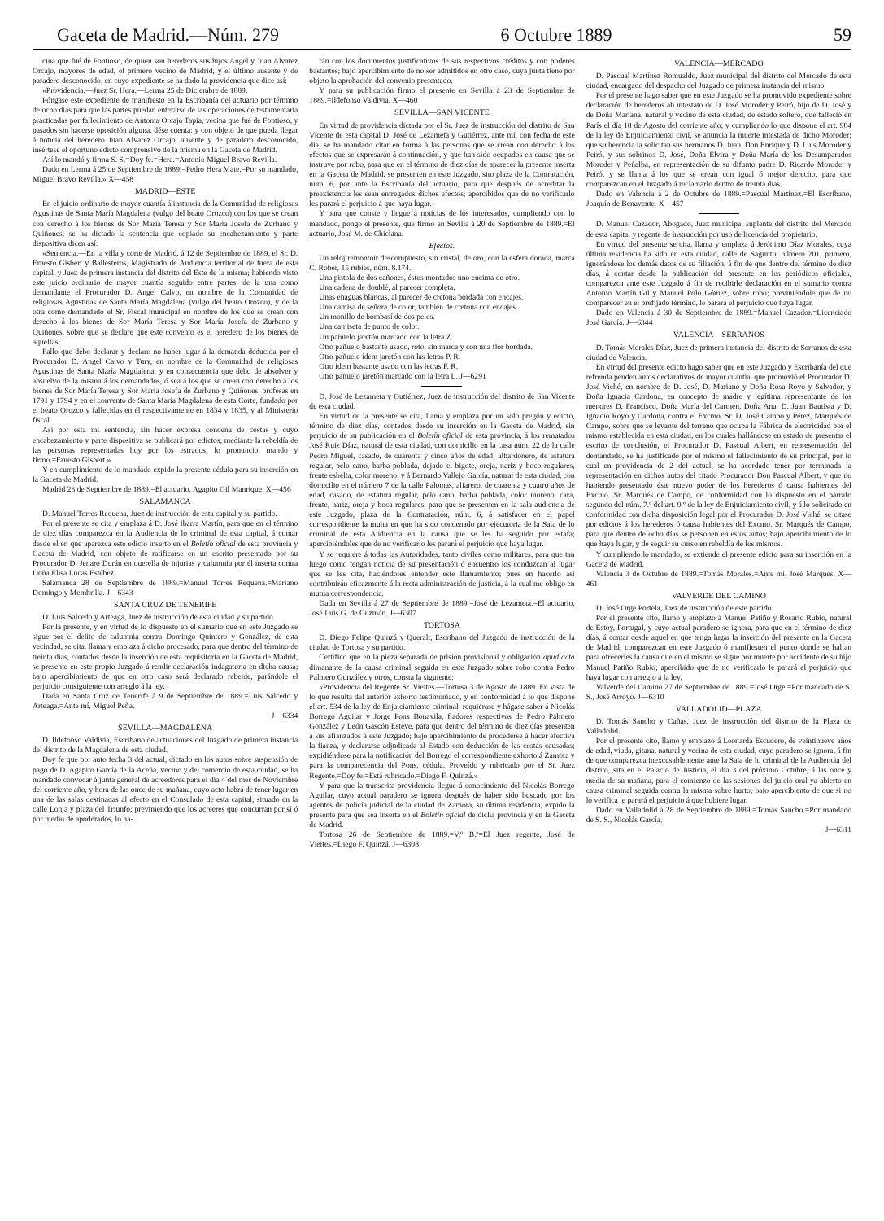Gaceta de Madrid.—Núm. 279 6 Octubre 1889 59
cina que fué de Fontioso, de quien son herederos sus hijos Angel y Juan Alvarez Orcajo, mayores de edad, el primero vecino de Madrid, y el último ausente y de paradero desconocido, en cuyo expediente se ha dado la providencia que dice así:
«Providencia.—Juez Sr. Hera.—Lerma 25 de Diciembre de 1889.
Póngase este expediente de manifiesto en la Escribanía del actuario por término de ocho días para que las partes puedan enterarse de las operaciones de testamentaría practicadas por fallecimiento de Antonia Orcajo Tapia, vecina que fué de Fontioso, y pasados sin hacerse oposición alguna, dése cuenta; y con objeto de que pueda llegar á noticia del heredero Juan Alvarez Orcajo, ausente y de paradero desconocido, insértese el oportuno edicto comprensivo de la misma en la Gaceta de Madrid.
Así lo mandó y firma S. S.=Doy fe.=Hera.=Antonio Miguel Bravo Revilla.
Dado en Lerma á 25 de Septiembre de 1889.=Pedro Hera Mate.=Por su mandado, Miguel Bravo Revilla.» X—458
MADRID—ESTE
En el juicio ordinario de mayor cuantía á instancia de la Comunidad de religiosas Agustinas de Santa María Magdalena (vulgo del beato Orozco) con los que se crean con derecho á los bienes de Sor María Teresa y Sor María Josefa de Zurbano y Quiñones, se ha dictado la sentencia que copiado su encabezamiento y parte dispositiva dicen así:
«Sentencia.—En la villa y corte de Madrid, á 12 de Septiembre de 1889, el Sr. D. Ernesto Gisbert y Ballesteros, Magistrado de Audiencia territorial de fuera de esta capital, y Juez de primera instancia del distrito del Este de la misma; habiendo visto este juicio ordinario de mayor cuantía seguido entre partes, de la una como demandante el Procurador D. Angel Calvo, en nombre de la Comunidad de religiosas Agustinas de Santa María Magdalena (vulgo del beato Orozco), y de la otra como demandado el Sr. Fiscal municipal en nombre de los que se crean con derecho á los bienes de Sor María Teresa y Sor María Josefa de Zurbano y Quiñones, sobre que se declare que este convento es el heredero de los bienes de aquellas;
Fallo que debo declarar y declaro no haber lugar á la demanda deducida por el Procurador D. Angel Calvo y Tury, en nombre de la Comunidad de religiosas Agustinas de Santa María Magdalena; y en consecuencia que debo de absolver y absuelvo de la misma á los demandados, ó sea á los que se crean con derecho á los bienes de Sor María Teresa y Sor María Josefa de Zurbano y Quiñones, profesas en 1791 y 1794 y en el convento de Santa María Magdalena de esta Corte, fundado por el beato Orozco y fallecidas en él respectivamente en 1834 y 1835, y al Ministerio fiscal.
Así por esta mi sentencia, sin hacer expresa condena de costas y cuyo encabezamiento y parte dispositiva se publicará por edictos, mediante la rebeldía de las personas representadas hoy por los estrados, lo pronuncio, mando y firmo.=Ernesto Gisbert.»
Y en cumplimiento de lo mandado expido la presente cédula para su inserción en la Gaceta de Madrid.
Madrid 23 de Septiembre de 1889.=El actuario, Agapito Gil Manrique. X—456
SALAMANCA
D. Manuel Torres Requena, Juez de instrucción de esta capital y su partido.
Por el presente se cita y emplaza á D. José Ibarra Martín, para que en el término de diez días comparezca en la Audiencia de lo criminal de esta capital, á contar desde el en que aparezca este edicto inserto en el Boletín oficial de esta provincia y Gaceta de Madrid, con objeto de ratificarse en un escrito presentado por su Procurador D. Jenaro Durán en querella de injurias y calumnia por él inserta contra Doña Elisa Lucas Estébez.
Salamanca 28 de Septiembre de 1889.=Manuel Torres Requena.=Mariano Domingo y Membrilla. J—6343
SANTA CRUZ DE TENERIFE
D. Luis Salcedo y Arteaga, Juez de instrucción de esta ciudad y su partido.
Por la presente, y en virtud de lo dispuesto en el sumario que en este Juzgado se sigue por el delito de calumnia contra Domingo Quintero y González, de esta vecindad, se cita, llama y emplaza á dicho procesado, para que dentro del término de treinta días, contados desde la inserción de esta requisitoria en la Gaceta de Madrid, se presente en este propio Juzgado á rendir declaración indagatoria en dicha causa; bajo apercibimiento de que en otro caso será declarado rebelde, parándole el perjuicio consiguiente con arreglo á la ley.
Dada en Santa Cruz de Tenerife á 9 de Septiembre de 1889.=Luis Salcedo y Arteaga.=Ante mí, Miguel Peña.
J—6334
SEVILLA—MAGDALENA
D. Ildefonso Valdivia, Escribano de actuaciones del Juzgado de primera instancia del distrito de la Magdalena de esta ciudad.
Doy fe que por auto fecha 3 del actual, dictado en los autos sobre suspensión de pago de D. Agapito García de la Aceña, vecino y del comercio de esta ciudad, se ha mandado convocar á junta general de acreedores para el día 4 del mes de Noviembre del corriente año, y hora de las once de su mañana, cuyo acto habrá de tener lugar en una de las salas destinadas al efecto en el Consulado de esta capital, situado en la calle Lonja y plaza del Triunfo; previniendo que los acreeres que concurran por sí ó por medio de apoderados, lo ha-
rán con los documentos justificativos de sus respectivos créditos y con poderes bastantes; bajo apercibimiento de no ser admitidos en otro caso, cuya junta tiene por objeto la aprobación del convenio presentado.
Y para su publicación firmo el presente en Sevilla á 23 de Septiembre de 1889.=Ildefonso Valdivia. X—460
SEVILLA—SAN VICENTE
En virtud de providencia dictada por el Sr. Juez de instrucción del distrito de San Vicente de esta capital D. José de Lezameta y Gutiérrez, ante mí, con fecha de este día, se ha mandado citar en forma á las personas que se crean con derecho á los efectos que se expresarán á continuación, y que han sido ocupados en causa que se instruye por robo, para que en el término de diez días de aparecer la presente inserta en la Gaceta de Madrid, se presenten en este Juzgado, sito plaza de la Contratación, núm. 6, por ante la Escribanía del actuario, para que después de acreditar la preexistencia les sean entregados dichos efectos; apercibidos que de no verificarlo les parará el perjuicio á que haya lugar.
Y para que conste y llegue á noticias de los interesados, cumpliendo con lo mandado, pongo el presente, que firmo en Sevilla á 20 de Septiembre de 1889.=El actuario, José M. de Chiclana.
Efectos.
Un reloj remontoir descompuesto, sin cristal, de oro, con la esfera dorada, marca C. Rober, 15 rubíes, núm. 8.174.
Una pistola de dos cañones, éstos montados uno encima de otro.
Una cadena de doublé, al parecer completa.
Unas enaguas blancas, al parecer de cretona bordada con encajes.
Una camisa de señora de color, también de cretona con encajes.
Un monillo de bombasí de dos pelos.
Una camiseta de punto de color.
Un pañuelo jaretón marcado con la letra Z.
Otro pañuelo bastante usado, roto, sin marca y con una flor bordada.
Otro pañuelo ídem jaretón con las letras P. R.
Otro ídem bastante usado con las letras F. R.
Otro pañuelo jaretón marcado con la letra L. J—6291
D. José de Lezameta y Gutiérrez, Juez de instrucción del distrito de San Vicente de esta ciudad.
En virtud de la presente se cita, llama y emplaza por un solo pregón y edicto, término de diez días, contados desde su inserción en la Gaceta de Madrid, sin perjuicio de su publicación en el Boletín oficial de esta provincia, á los rematados José Ruiz Díaz, natural de esta ciudad, con domicilio en la casa núm. 22 de la calle Pedro Miguel, casado, de cuarenta y cinco años de edad, albardonero, de estatura regular, pelo cano, barba poblada, dejado el bigote, oreja, nariz y boco regulares, frente esbelta, color moreno, y á Bernardo Vallejo García, natural de esta ciudad, con domicilio en el número 7 de la calle Palomas, alfarero, de cuarenta y cuatro años de edad, casado, de estatura regular, pelo cano, barba poblada, color moreno, cara, frente, nariz, oreja y boca regulares, para que se presenten en la sala audiencia de este Juzgado, plaza de la Contratación, núm. 6, á satisfacer en el papel correspondiente la multa en que ha sido condenado por ejecutoria de la Sala de lo criminal de esta Audiencia en la causa que se les ha seguido por estafa; apercibiéndoles que de no verificarlo les parará el perjuicio que haya lugar.
Y se requiere á todas las Autoridades, tanto civiles como militares, para que tan luego como tengan noticia de su presentación ó encuentro los conduzcan al lugar que se les cita, haciéndoles entender este llamamiento; pues en hacerlo así contribuirán eficazmente á la recta administración de justicia, á la cual me obligo en mutua correspondencia.
Dada en Sevilla á 27 de Septiembre de 1889.=José de Lezameta.=El actuario, José Luis G. de Guzmán. J—6307
TORTOSA
D. Diego Felipe Quinzá y Queralt, Escribano del Juzgado de instrucción de la ciudad de Tortosa y su partido.
Certifico que en la pieza separada de prisión provisional y obligación apud acta dimanante de la causa criminal seguida en este Juzgado sobre robo contra Pedro Palmero González y otros, consta la siguiente:
«Providencia del Regente Sr. Vieites.—Tortosa 3 de Agosto de 1889. En vista de lo que resulta del anterior exhorto testimoniado, y en conformidad á lo que dispone el art. 534 de la ley de Enjuiciamiento criminal, requiérase y hágase saber á Nicolás Borrego Aguilar y Jorge Pons Bonavila, fiadores respectivos de Pedro Palmero González y León Gascón Esteve, para que dentro del término de diez días presenten á sus afianzados á este Juzgado; bajo apercibimiento de procederse á hacer efectiva la fianza, y declararse adjudicada al Estado con deducción de las costas causadas; expidiéndose para la notificación del Borrego el correspondiente exhorto á Zamora y para la comparecencia del Pons, cédula. Proveído y rubricado por el Sr. Juez Regente.=Doy fe.=Está rubricado.=Diego F. Quinzá.»
Y para que la transcrita providencia llegue á conocimiento del Nicolás Borrego Aguilar, cuyo actual paradero se ignora después de haber sido buscado por los agentes de policía judicial de la ciudad de Zamora, su última residencia, expido la presente para que sea inserta en el Boletín oficial de dicha provincia y en la Gaceta de Madrid.
Tortosa 26 de Septiembre de 1889.=V.º B.º=El Juez regente, José de Vieites.=Diego F. Quinzá. J—6308
VALENCIA—MERCADO
D. Pascual Martínez Romualdo, Juez municipal del distrito del Mercado de esta ciudad, encargado del despacho del Juzgado de primera instancia del mismo.
Por el presente hago saber que en este Juzgado se ha promovido expediente sobre declaración de herederos ab intestato de D. José Moroder y Peiró, hijo de D. José y de Doña Mariana, natural y vecino de esta ciudad, de estado soltero, que falleció en París el día 18 de Agosto del corriente año; y cumpliendo lo que dispone el art. 984 de la ley de Enjuiciamiento civil, se anuncia la muerte intestada de dicho Moroder; que su herencia la solicitan sus hermanos D. Juan, Don Enrique y D. Luis Moroder y Peiró, y sus sobrinos D. José, Doña Elvira y Doña María de los Desamparados Moroder y Peñalba, en representación de su difunto padre D. Ricardo Moroder y Peiró, y se llama á los que se crean con igual ó mejor derecho, para que comparezcan en el Juzgado á reclamarlo dentro de treinta días.
Dado en Valencia á 2 de Octubre de 1889.=Pascual Martínez.=El Escribano, Joaquín de Benavente. X—457
D. Manuel Cazador, Abogado, Juez municipal suplente del distrito del Mercado de esta capital y regente de instrucción por uso de licencia del propietario.
En virtud del presente se cita, llama y emplaza á Jerónimo Díaz Morales, cuya última residencia ha sido en esta ciudad, calle de Sagunto, número 201, primero, ignorándose los demás datos de su filiación, á fin de que dentro del término de diez días, á contar desde la publicación del presente en los periódicos oficiales, comparezca ante este Juzgado á fin de recibirle declaración en el sumario contra Antonio Martín Gil y Manuel Polo Gómez, sobre robo; previniéndole que de no comparecer en el prefijado término, le parará el perjuicio que haya lugar.
Dado en Valencia á 30 de Septiembre de 1889.=Manuel Cazador.=Licenciado José García. J—6344
VALENCIA—SERRANOS
D. Tomás Morales Díaz, Juez de primera instancia del distrito de Serranos de esta ciudad de Valencia.
En virtud del presente edicto hago saber que en este Juzgado y Escribanía del que refrenda penden autos declarativos de mayor cuantía, que promovió el Procurador D. José Viché, en nombre de D. José, D. Mariano y Doña Rosa Royo y Salvador, y Doña Ignacia Cardona, en concepto de madre y legítima representante de los menores D. Francisco, Doña María del Carmen, Doña Ana, D. Juan Bautista y D. Ignacio Royo y Cardona, contra el Excmo. Sr. D. José Campo y Pérez, Marqués de Campo, sobre que se levante del terreno que ocupa la Fábrica de electricidad por el mismo establecida en esta ciudad, en los cuales hallándose en estado de presentar el escrito de conclusión, el Procurador D. Pascual Albert, en representación del demandado, se ha justificado por el mismo el fallecimiento de su principal, por lo cual en providencia de 2 del actual, se ha acordado tener por terminada la representación en dichos autos del citado Procurador Don Pascual Albert, y que no habiendo presentado éste nuevo poder de los herederos ó causa habientes del Excmo. Sr. Marqués de Campo, de conformidad con lo dispuesto en el párrafo segundo del núm. 7.º del art. 9.º de la ley de Enjuiciamiento civil, y á lo solicitado en conformidad con dicha disposición legal por el Procurador D. José Viché, se citase por edictos á los herederos ó causa habientes del Excmo. Sr. Marqués de Campo, para que dentro de ocho días se personen en estos autos; bajo apercibimiento de lo que haya lugar, y de seguir su curso en rebeldía de los mismos.
Y cumpliendo lo mandado, se extiende el presente edicto para su inserción en la Gaceta de Madrid.
Valencia 3 de Octubre de 1889.=Tomás Morales.=Ante mí, José Marqués. X—461
VALVERDE DEL CAMINO
D. José Orge Portela, Juez de instrucción de este partido.
Por el presente cito, llamo y emplazo á Manuel Patiño y Rosario Rubio, natural de Estoy, Portugal, y cuyo actual paradero se ignora, para que en el término de diez días, á contar desde aquel en que tenga lugar la inserción del presente en la Gaceta de Madrid, comparezcan en este Juzgado ó manifiesten el punto donde se hallan para ofrecerles la causa que en el mismo se sigue por muerte por accidente de su hijo Manuel Patiño Rubio; apercibido que de no verificarlo le parará el perjuicio que haya lugar con arreglo á la ley.
Valverde del Camino 27 de Septiembre de 1889.=José Orge.=Por mandado de S. S., José Arroyo. J—6310
VALLADOLID—PLAZA
D. Tomás Sancho y Cañas, Juez de instrucción del distrito de la Plaza de Valladolid.
Por el presente cito, llamo y emplazo á Leonarda Escudero, de veintinueve años de edad, viuda, gitana, natural y vecina de esta ciudad, cuyo paradero se ignora, á fin de que comparezca inexcusablemente ante la Sala de lo criminal de la Audiencia del distrito, sita en el Palacio de Justicia, el día 3 del próximo Octubre, á las once y media de su mañana, para el comienzo de las sesiones del juicio oral ya abierto en causa criminal seguida contra la misma sobre hurto; bajo apercibiento de que si no lo verifica le parará el perjuicio á que hubiere lugar.
Dado en Valladolid á 28 de Septiembre de 1889.=Tomás Sancho.=Por mandado de S. S., Nicolás García.
J—6311